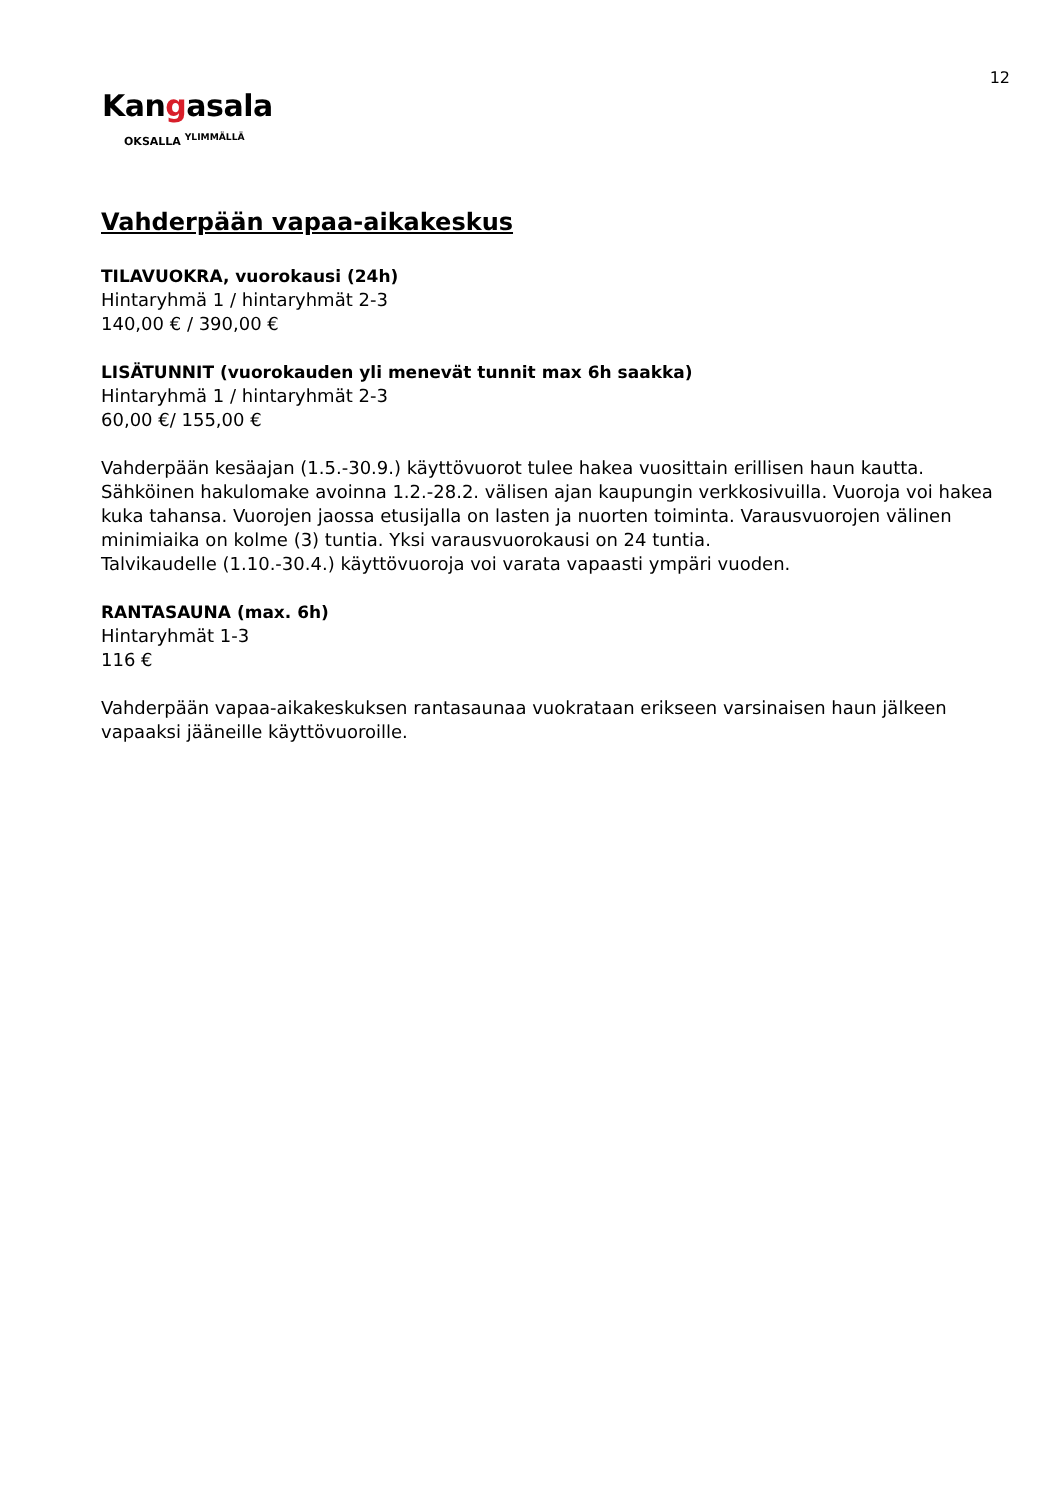12
Kangasala
OKSALLA <sup>YLIMMÄLLÄ</sup>
Vahderpään vapaa-aikakeskus
TILAVUOKRA, vuorokausi (24h)
Hintaryhmä 1 / hintaryhmät 2-3
140,00 € / 390,00 €
LISÄTUNNIT (vuorokauden yli menevät tunnit max 6h saakka)
Hintaryhmä 1 / hintaryhmät 2-3
60,00 €/ 155,00 €
Vahderpään kesäajan (1.5.-30.9.) käyttövuorot tulee hakea vuosittain erillisen haun kautta. Sähköinen hakulomake avoinna 1.2.-28.2. välisen ajan kaupungin verkkosivuilla. Vuoroja voi hakea kuka tahansa. Vuorojen jaossa etusijalla on lasten ja nuorten toiminta. Varausvuorojen välinen minimiaika on kolme (3) tuntia. Yksi varausvuorokausi on 24 tuntia.
Talvikaudelle (1.10.-30.4.) käyttövuoroja voi varata vapaasti ympäri vuoden.
RANTASAUNA (max. 6h)
Hintaryhmät 1-3
116 €
Vahderpään vapaa-aikakeskuksen rantasaunaa vuokrataan erikseen varsinaisen haun jälkeen vapaaksi jääneille käyttövuoroille.